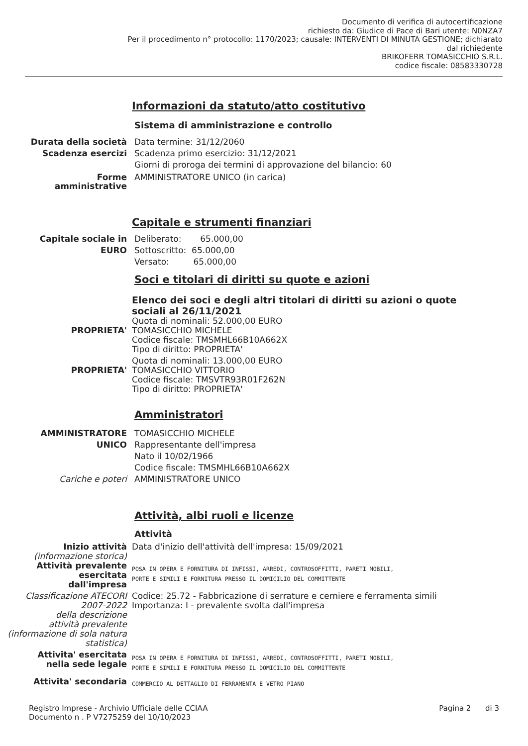Documento di verifica di autocertificazione
richiesto da: Giudice di Pace di Bari utente: N0NZA7
Per il procedimento n° protocollo: 1170/2023; causale: INTERVENTI DI MINUTA GESTIONE; dichiarato
dal richiedente
BRIKOFERR TOMASICCHIO S.R.L.
codice fiscale: 08583330728
Informazioni da statuto/atto costitutivo
Sistema di amministrazione e controllo
Durata della società Data termine: 31/12/2060
Scadenza esercizi Scadenza primo esercizio: 31/12/2021
Giorni di proroga dei termini di approvazione del bilancio: 60
Forme
amministrative
AMMINISTRATORE UNICO (in carica)
Capitale e strumenti finanziari
Capitale sociale in
EURO
Deliberato: 65.000,00
Sottoscritto: 65.000,00
Versato: 65.000,00
Soci e titolari di diritti su quote e azioni
Elenco dei soci e degli altri titolari di diritti su azioni o quote sociali al 26/11/2021
PROPRIETA' Quota di nominali: 52.000,00 EURO
TOMASICCHIO MICHELE
Codice fiscale: TMSMHL66B10A662X
Tipo di diritto: PROPRIETA'
PROPRIETA' Quota di nominali: 13.000,00 EURO
TOMASICCHIO VITTORIO
Codice fiscale: TMSVTR93R01F262N
Tipo di diritto: PROPRIETA'
Amministratori
AMMINISTRATORE
UNICO
TOMASICCHIO MICHELE
Rappresentante dell'impresa
Nato il 10/02/1966
Codice fiscale: TMSMHL66B10A662X
Cariche e poteri AMMINISTRATORE UNICO
Attività, albi ruoli e licenze
Attività
Inizio attività
(informazione storica)
Data d'inizio dell'attività dell'impresa: 15/09/2021
Attività prevalente
esercitata
dall'impresa
POSA IN OPERA E FORNITURA DI INFISSI, ARREDI, CONTROSOFFITTI, PARETI MOBILI,
PORTE E SIMILI E FORNITURA PRESSO IL DOMICILIO DEL COMMITTENTE
Classificazione ATECORI
2007-2022
della descrizione
attività prevalente
(informazione di sola natura
statistica)
Codice: 25.72 - Fabbricazione di serrature e cerniere e ferramenta simili
Importanza: I - prevalente svolta dall'impresa
Attivita' esercitata
nella sede legale
POSA IN OPERA E FORNITURA DI INFISSI, ARREDI, CONTROSOFFITTI, PARETI MOBILI,
PORTE E SIMILI E FORNITURA PRESSO IL DOMICILIO DEL COMMITTENTE
Attivita' secondaria
COMMERCIO AL DETTAGLIO DI FERRAMENTA E VETRO PIANO
Registro Imprese - Archivio Ufficiale delle CCIAA
Documento n . P V7275259 del 10/10/2023
Pagina 2 di 3